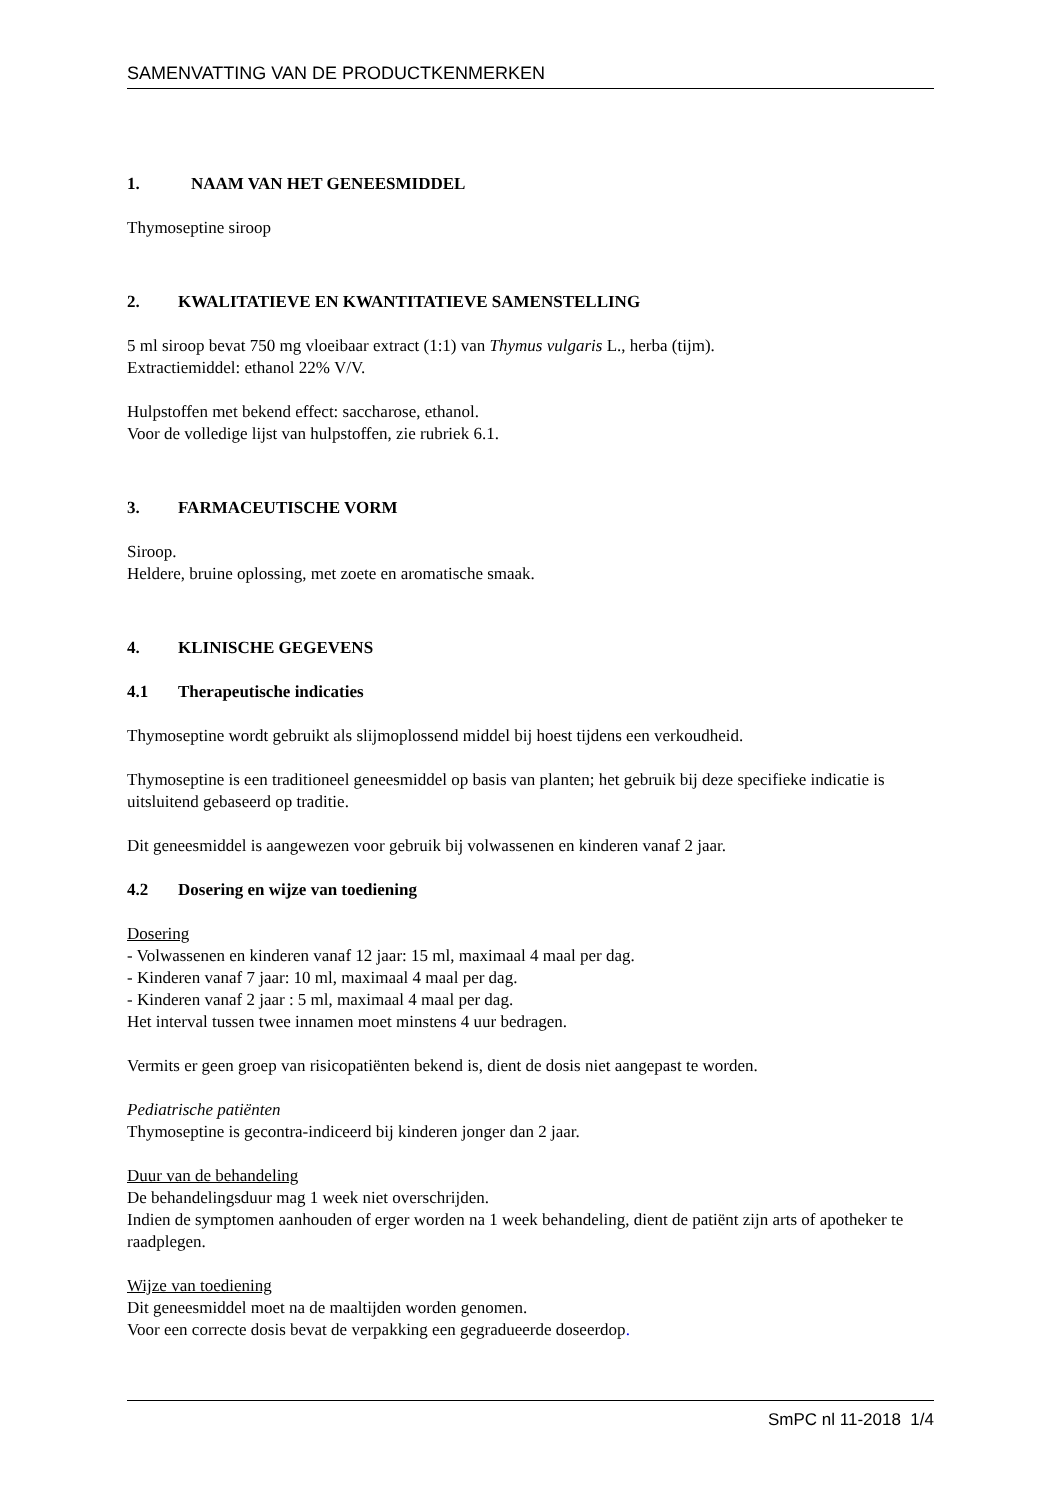SAMENVATTING VAN DE PRODUCTKENMERKEN
1. NAAM VAN HET GENEESMIDDEL
Thymoseptine siroop
2. KWALITATIEVE EN KWANTITATIEVE SAMENSTELLING
5 ml siroop bevat 750 mg vloeibaar extract (1:1) van Thymus vulgaris L., herba (tijm).
Extractiemiddel: ethanol 22% V/V.
Hulpstoffen met bekend effect: saccharose, ethanol.
Voor de volledige lijst van hulpstoffen, zie rubriek 6.1.
3. FARMACEUTISCHE VORM
Siroop.
Heldere, bruine oplossing, met zoete en aromatische smaak.
4. KLINISCHE GEGEVENS
4.1 Therapeutische indicaties
Thymoseptine wordt gebruikt als slijmoplossend middel bij hoest tijdens een verkoudheid.
Thymoseptine is een traditioneel geneesmiddel op basis van planten; het gebruik bij deze specifieke indicatie is uitsluitend gebaseerd op traditie.
Dit geneesmiddel is aangewezen voor gebruik bij volwassenen en kinderen vanaf 2 jaar.
4.2 Dosering en wijze van toediening
Dosering
- Volwassenen en kinderen vanaf 12 jaar: 15 ml, maximaal 4 maal per dag.
- Kinderen vanaf 7 jaar: 10 ml, maximaal 4 maal per dag.
- Kinderen vanaf 2 jaar : 5 ml, maximaal 4 maal per dag.
Het interval tussen twee innamen moet minstens 4 uur bedragen.
Vermits er geen groep van risicopatiënten bekend is, dient de dosis niet aangepast te worden.
Pediatrische patiënten
Thymoseptine is gecontra-indiceerd bij kinderen jonger dan 2 jaar.
Duur van de behandeling
De behandelingsduur mag 1 week niet overschrijden.
Indien de symptomen aanhouden of erger worden na 1 week behandeling, dient de patiënt zijn arts of apotheker te raadplegen.
Wijze van toediening
Dit geneesmiddel moet na de maaltijden worden genomen.
Voor een correcte dosis bevat de verpakking een gegradueerde doseerdop.
SmPC nl 11-2018 1/4